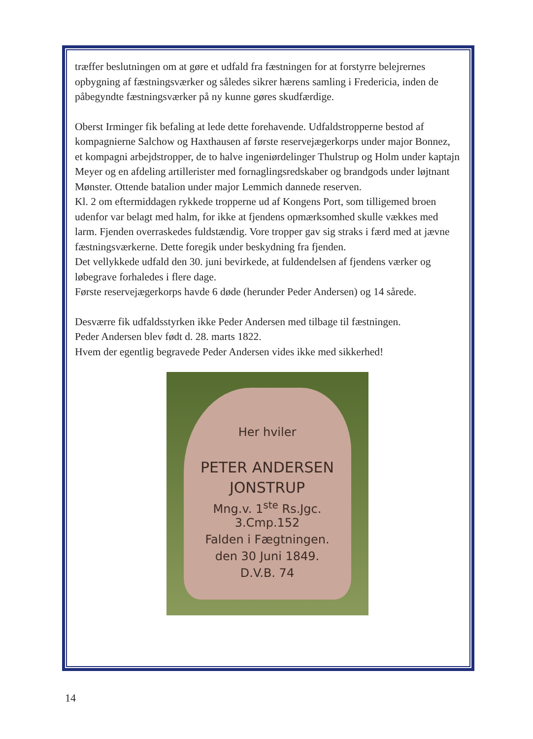træffer beslutningen om at gøre et udfald fra fæstningen for at forstyrre belejrernes opbygning af fæstningsværker og således sikrer hærens samling i Fredericia, inden de påbegyndte fæstningsværker på ny kunne gøres skudfærdige.
Oberst Irminger fik befaling at lede dette forehavende. Udfaldstropperne bestod af kompagnierne Salchow og Haxthausen af første reservejægerkorps under major Bonnez, et kompagni arbejdstropper, de to halve ingeniørdelinger Thulstrup og Holm under kaptajn Meyer og en afdeling artillerister med fornaglingsredskaber og brandgods under løjtnant Mønster. Ottende batalion under major Lemmich dannede reserven.
Kl. 2 om eftermiddagen rykkede tropperne ud af Kongens Port, som tilligemed broen udenfor var belagt med halm, for ikke at fjendens opmærksomhed skulle vækkes med larm. Fjenden overraskedes fuldstændig. Vore tropper gav sig straks i færd med at jævne fæstningsværkerne. Dette foregik under beskydning fra fjenden.
Det vellykkede udfald den 30. juni bevirkede, at fuldendelsen af fjendens værker og løbegrave forhaledes i flere dage.
Første reservejægerkorps havde 6 døde (herunder Peder Andersen) og 14 sårede.
Desværre fik udfaldsstyrken ikke Peder Andersen med tilbage til fæstningen.
Peder Andersen blev født d. 28. marts 1822.
Hvem der egentlig begravede Peder Andersen vides ikke med sikkerhed!
Her hviler
PETER ANDERSEN
JONSTRUP
Mng.v. 1<sup>ste</sup> Rs.Jgc. 3.Cmp.152
Falden i Fægtningen.
den 30 Juni 1849.
D.V.B. 74
14